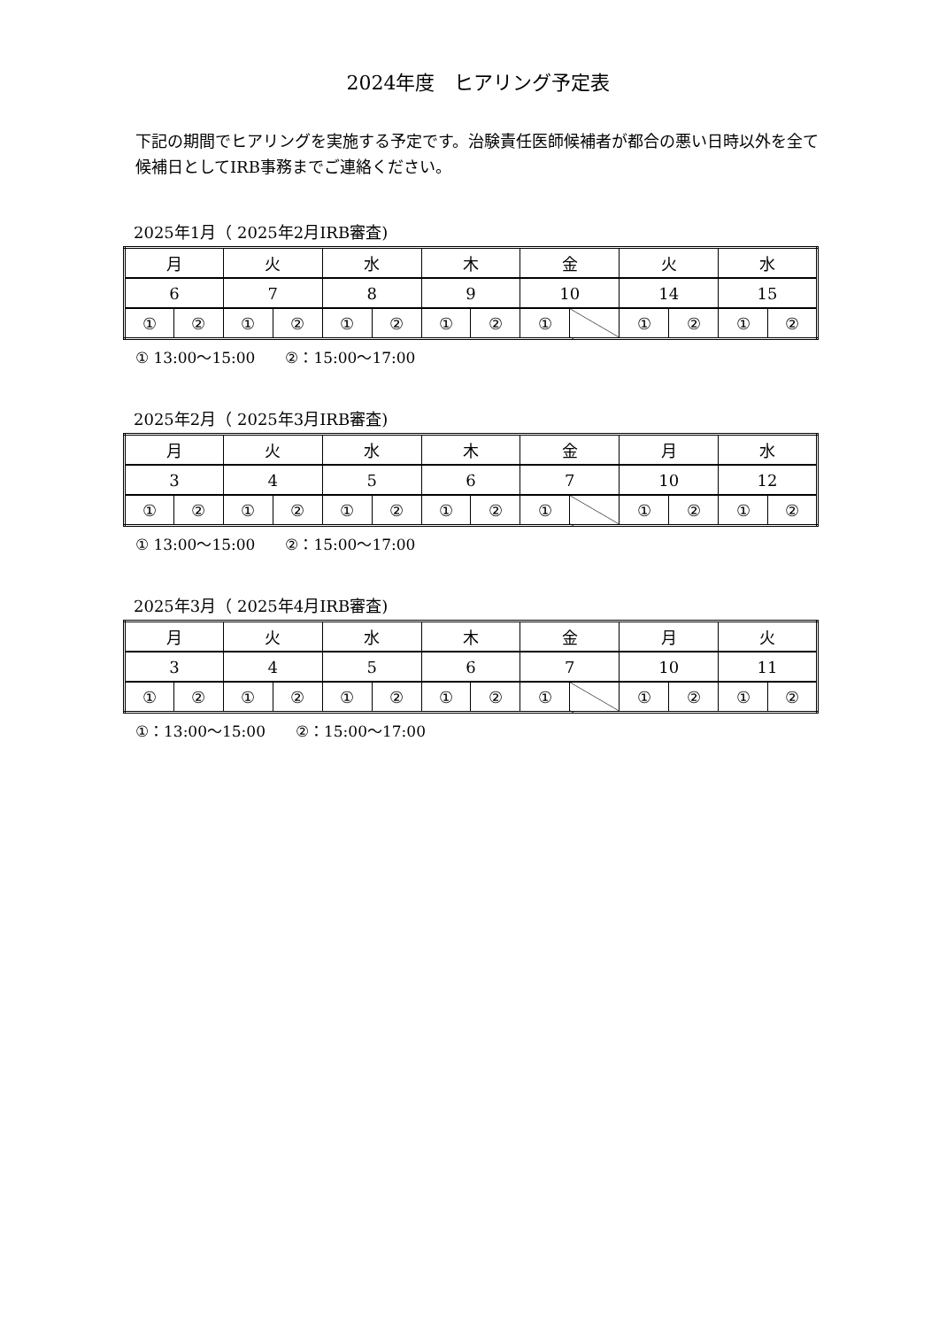2024年度　ヒアリング予定表
下記の期間でヒアリングを実施する予定です。治験責任医師候補者が都合の悪い日時以外を全て候補日としてIRB事務までご連絡ください。
2025年1月（ 2025年2月IRB審査)
| 月 | | 火 | | 水 | | 木 | | 金 | | 火 | | 水 | |
| 6 | | 7 | | 8 | | 9 | | 10 | | 14 | | 15 | |
| ① | ② | ① | ② | ① | ② | ① | ② | ① | | ① | ② | ① | ② |
① 13:00～15:00　　②：15:00～17:00
2025年2月（ 2025年3月IRB審査)
| 月 | | 火 | | 水 | | 木 | | 金 | | 月 | | 水 | |
| 3 | | 4 | | 5 | | 6 | | 7 | | 10 | | 12 | |
| ① | ② | ① | ② | ① | ② | ① | ② | ① | | ① | ② | ① | ② |
① 13:00～15:00　　②：15:00～17:00
2025年3月（ 2025年4月IRB審査)
| 月 | | 火 | | 水 | | 木 | | 金 | | 月 | | 火 | |
| 3 | | 4 | | 5 | | 6 | | 7 | | 10 | | 11 | |
| ① | ② | ① | ② | ① | ② | ① | ② | ① | | ① | ② | ① | ② |
①：13:00～15:00　　②：15:00～17:00